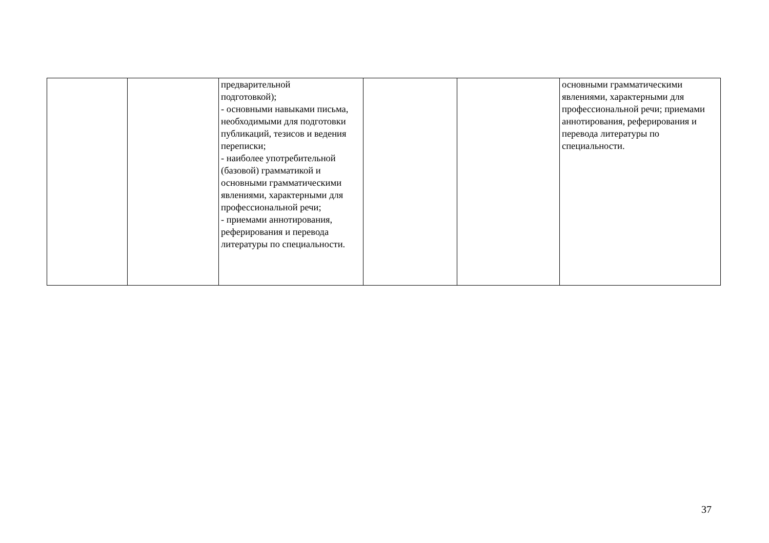| | | предварительной подготовкой); - основными навыками письма, необходимыми для подготовки публикаций, тезисов и ведения переписки; - наиболее употребительной (базовой) грамматикой и основными грамматическими явлениями, характерными для профессиональной речи; - приемами аннотирования, реферирования и перевода литературы по специальности. | | | основными грамматическими явлениями, характерными для профессиональной речи; приемами аннотирования, реферирования и перевода литературы по специальности. |
37